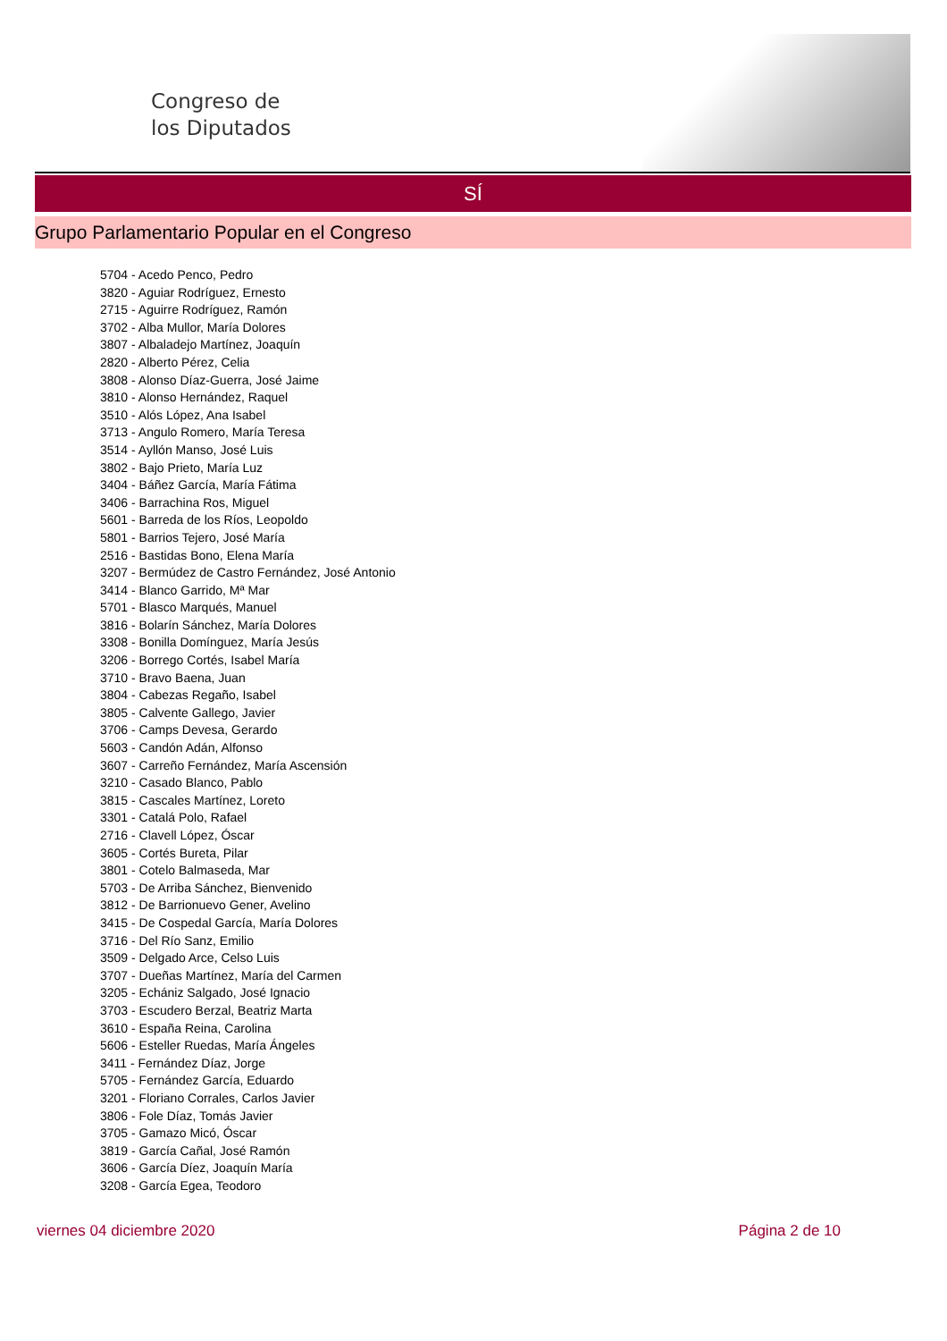Congreso de
los Diputados
SÍ
Grupo Parlamentario Popular en el Congreso
5704 - Acedo Penco, Pedro
3820 - Aguiar Rodríguez, Ernesto
2715 - Aguirre Rodríguez, Ramón
3702 - Alba Mullor, María Dolores
3807 - Albaladejo Martínez, Joaquín
2820 - Alberto Pérez, Celia
3808 - Alonso Díaz-Guerra, José Jaime
3810 - Alonso Hernández, Raquel
3510 - Alós López, Ana Isabel
3713 - Angulo Romero, María Teresa
3514 - Ayllón Manso, José Luis
3802 - Bajo Prieto, María Luz
3404 - Báñez García, María Fátima
3406 - Barrachina Ros, Miguel
5601 - Barreda de los Ríos, Leopoldo
5801 - Barrios Tejero, José María
2516 - Bastidas Bono, Elena María
3207 - Bermúdez de Castro Fernández, José Antonio
3414 - Blanco Garrido, Mª Mar
5701 - Blasco Marqués, Manuel
3816 - Bolarín Sánchez, María Dolores
3308 - Bonilla Domínguez, María Jesús
3206 - Borrego Cortés, Isabel María
3710 - Bravo Baena, Juan
3804 - Cabezas Regaño, Isabel
3805 - Calvente Gallego, Javier
3706 - Camps Devesa, Gerardo
5603 - Candón Adán, Alfonso
3607 - Carreño Fernández, María Ascensión
3210 - Casado Blanco, Pablo
3815 - Cascales Martínez, Loreto
3301 - Catalá Polo, Rafael
2716 - Clavell López, Óscar
3605 - Cortés Bureta, Pilar
3801 - Cotelo Balmaseda, Mar
5703 - De Arriba Sánchez, Bienvenido
3812 - De Barrionuevo Gener, Avelino
3415 - De Cospedal García, María Dolores
3716 - Del Río Sanz, Emilio
3509 - Delgado Arce, Celso Luis
3707 - Dueñas Martínez, María del Carmen
3205 - Echániz Salgado, José Ignacio
3703 - Escudero Berzal, Beatriz Marta
3610 - España Reina, Carolina
5606 - Esteller Ruedas, María Ángeles
3411 - Fernández Díaz, Jorge
5705 - Fernández García, Eduardo
3201 - Floriano Corrales, Carlos Javier
3806 - Fole Díaz, Tomás Javier
3705 - Gamazo Micó, Óscar
3819 - García Cañal, José Ramón
3606 - García Díez, Joaquín María
3208 - García Egea, Teodoro
viernes 04 diciembre 2020 Página 2 de 10